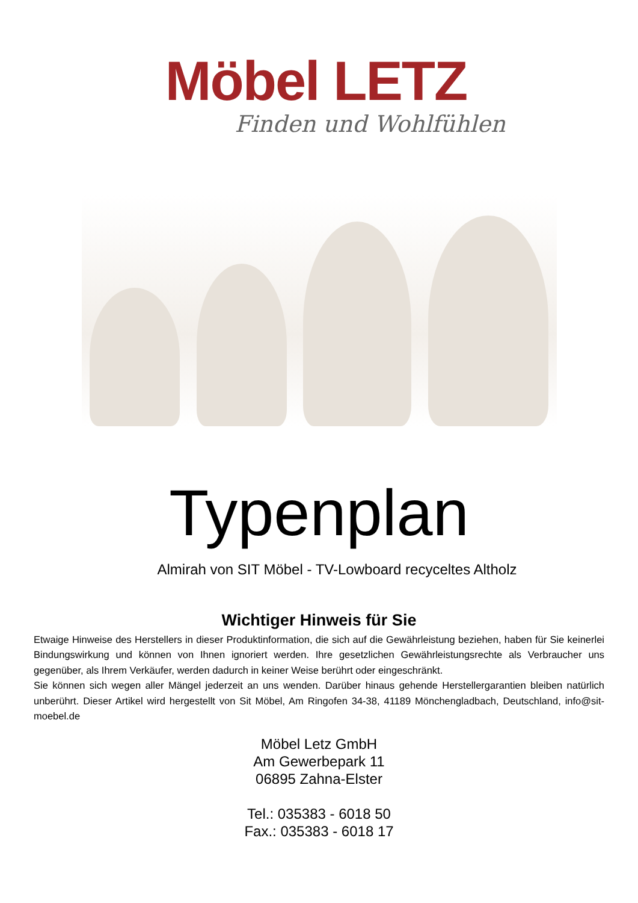Möbel LETZ
Finden und Wohlfühlen
Typenplan
Almirah von SIT Möbel - TV-Lowboard recyceltes Altholz
Wichtiger Hinweis für Sie
Etwaige Hinweise des Herstellers in dieser Produktinformation, die sich auf die Gewährleistung beziehen, haben für Sie keinerlei Bindungswirkung und können von Ihnen ignoriert werden. Ihre gesetzlichen Gewährleistungsrechte als Verbraucher uns gegenüber, als Ihrem Verkäufer, werden dadurch in keiner Weise berührt oder eingeschränkt.
Sie können sich wegen aller Mängel jederzeit an uns wenden. Darüber hinaus gehende Herstellergarantien bleiben natürlich unberührt. Dieser Artikel wird hergestellt von Sit Möbel, Am Ringofen 34-38, 41189 Mönchengladbach, Deutschland, info@sit-moebel.de
Möbel Letz GmbH
Am Gewerbepark 11
06895 Zahna-Elster
Tel.: 035383 - 6018 50
Fax.: 035383 - 6018 17